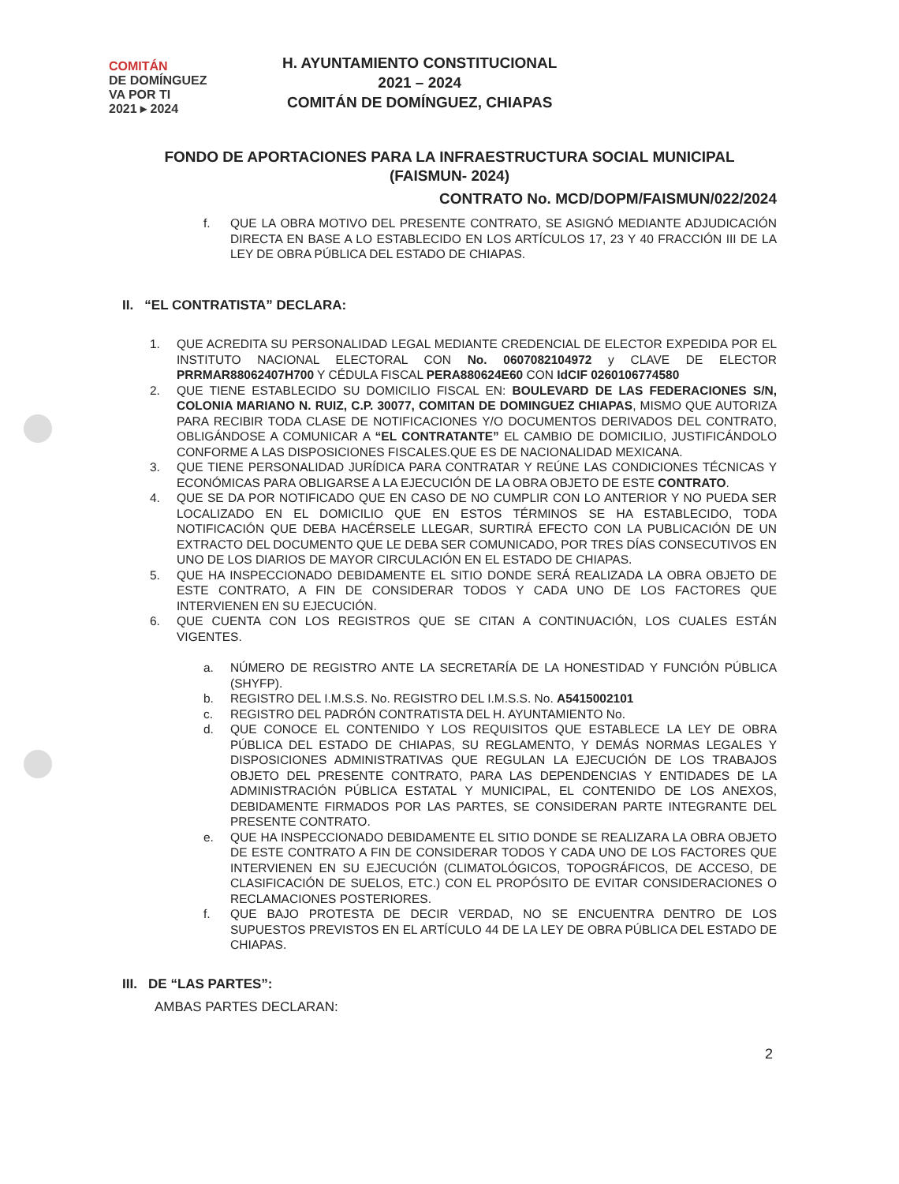COMITÁN
DE DOMÍNGUEZ
VA POR TI
2021 ▸ 2024
H. AYUNTAMIENTO CONSTITUCIONAL
2021 – 2024
COMITÁN DE DOMÍNGUEZ, CHIAPAS
FONDO DE APORTACIONES PARA LA INFRAESTRUCTURA SOCIAL MUNICIPAL
(FAISMUN- 2024)
CONTRATO No. MCD/DOPM/FAISMUN/022/2024
f. QUE LA OBRA MOTIVO DEL PRESENTE CONTRATO, SE ASIGNÓ MEDIANTE ADJUDICACIÓN DIRECTA EN BASE A LO ESTABLECIDO EN LOS ARTÍCULOS 17, 23 Y 40 FRACCIÓN III DE LA LEY DE OBRA PÚBLICA DEL ESTADO DE CHIAPAS.
II. “EL CONTRATISTA” DECLARA:
1. QUE ACREDITA SU PERSONALIDAD LEGAL MEDIANTE CREDENCIAL DE ELECTOR EXPEDIDA POR EL INSTITUTO NACIONAL ELECTORAL CON No. 0607082104972 y CLAVE DE ELECTOR PRRMAR88062407H700 Y CÉDULA FISCAL PERA880624E60 CON IdCIF 0260106774580
2. QUE TIENE ESTABLECIDO SU DOMICILIO FISCAL EN: BOULEVARD DE LAS FEDERACIONES S/N, COLONIA MARIANO N. RUIZ, C.P. 30077, COMITAN DE DOMINGUEZ CHIAPAS, MISMO QUE AUTORIZA PARA RECIBIR TODA CLASE DE NOTIFICACIONES Y/O DOCUMENTOS DERIVADOS DEL CONTRATO, OBLIGÁNDOSE A COMUNICAR A “EL CONTRATANTE” EL CAMBIO DE DOMICILIO, JUSTIFICÁNDOLO CONFORME A LAS DISPOSICIONES FISCALES.QUE ES DE NACIONALIDAD MEXICANA.
3. QUE TIENE PERSONALIDAD JURÍDICA PARA CONTRATAR Y REÚNE LAS CONDICIONES TÉCNICAS Y ECONÓMICAS PARA OBLIGARSE A LA EJECUCIÓN DE LA OBRA OBJETO DE ESTE CONTRATO.
4. QUE SE DA POR NOTIFICADO QUE EN CASO DE NO CUMPLIR CON LO ANTERIOR Y NO PUEDA SER LOCALIZADO EN EL DOMICILIO QUE EN ESTOS TÉRMINOS SE HA ESTABLECIDO, TODA NOTIFICACIÓN QUE DEBA HACÉRSELE LLEGAR, SURTIRÁ EFECTO CON LA PUBLICACIÓN DE UN EXTRACTO DEL DOCUMENTO QUE LE DEBA SER COMUNICADO, POR TRES DÍAS CONSECUTIVOS EN UNO DE LOS DIARIOS DE MAYOR CIRCULACIÓN EN EL ESTADO DE CHIAPAS.
5. QUE HA INSPECCIONADO DEBIDAMENTE EL SITIO DONDE SERÁ REALIZADA LA OBRA OBJETO DE ESTE CONTRATO, A FIN DE CONSIDERAR TODOS Y CADA UNO DE LOS FACTORES QUE INTERVIENEN EN SU EJECUCIÓN.
6. QUE CUENTA CON LOS REGISTROS QUE SE CITAN A CONTINUACIÓN, LOS CUALES ESTÁN VIGENTES.
a. NÚMERO DE REGISTRO ANTE LA SECRETARÍA DE LA HONESTIDAD Y FUNCIÓN PÚBLICA (SHYFP).
b. REGISTRO DEL I.M.S.S. No. REGISTRO DEL I.M.S.S. No. A5415002101
c. REGISTRO DEL PADRÓN CONTRATISTA DEL H. AYUNTAMIENTO No.
d. QUE CONOCE EL CONTENIDO Y LOS REQUISITOS QUE ESTABLECE LA LEY DE OBRA PÚBLICA DEL ESTADO DE CHIAPAS, SU REGLAMENTO, Y DEMÁS NORMAS LEGALES Y DISPOSICIONES ADMINISTRATIVAS QUE REGULAN LA EJECUCIÓN DE LOS TRABAJOS OBJETO DEL PRESENTE CONTRATO, PARA LAS DEPENDENCIAS Y ENTIDADES DE LA ADMINISTRACIÓN PÚBLICA ESTATAL Y MUNICIPAL, EL CONTENIDO DE LOS ANEXOS, DEBIDAMENTE FIRMADOS POR LAS PARTES, SE CONSIDERAN PARTE INTEGRANTE DEL PRESENTE CONTRATO.
e. QUE HA INSPECCIONADO DEBIDAMENTE EL SITIO DONDE SE REALIZARA LA OBRA OBJETO DE ESTE CONTRATO A FIN DE CONSIDERAR TODOS Y CADA UNO DE LOS FACTORES QUE INTERVIENEN EN SU EJECUCIÓN (CLIMATOLÓGICOS, TOPOGRÁFICOS, DE ACCESO, DE CLASIFICACIÓN DE SUELOS, ETC.) CON EL PROPÓSITO DE EVITAR CONSIDERACIONES O RECLAMACIONES POSTERIORES.
f. QUE BAJO PROTESTA DE DECIR VERDAD, NO SE ENCUENTRA DENTRO DE LOS SUPUESTOS PREVISTOS EN EL ARTÍCULO 44 DE LA LEY DE OBRA PÚBLICA DEL ESTADO DE CHIAPAS.
III. DE “LAS PARTES”:
AMBAS PARTES DECLARAN:
2